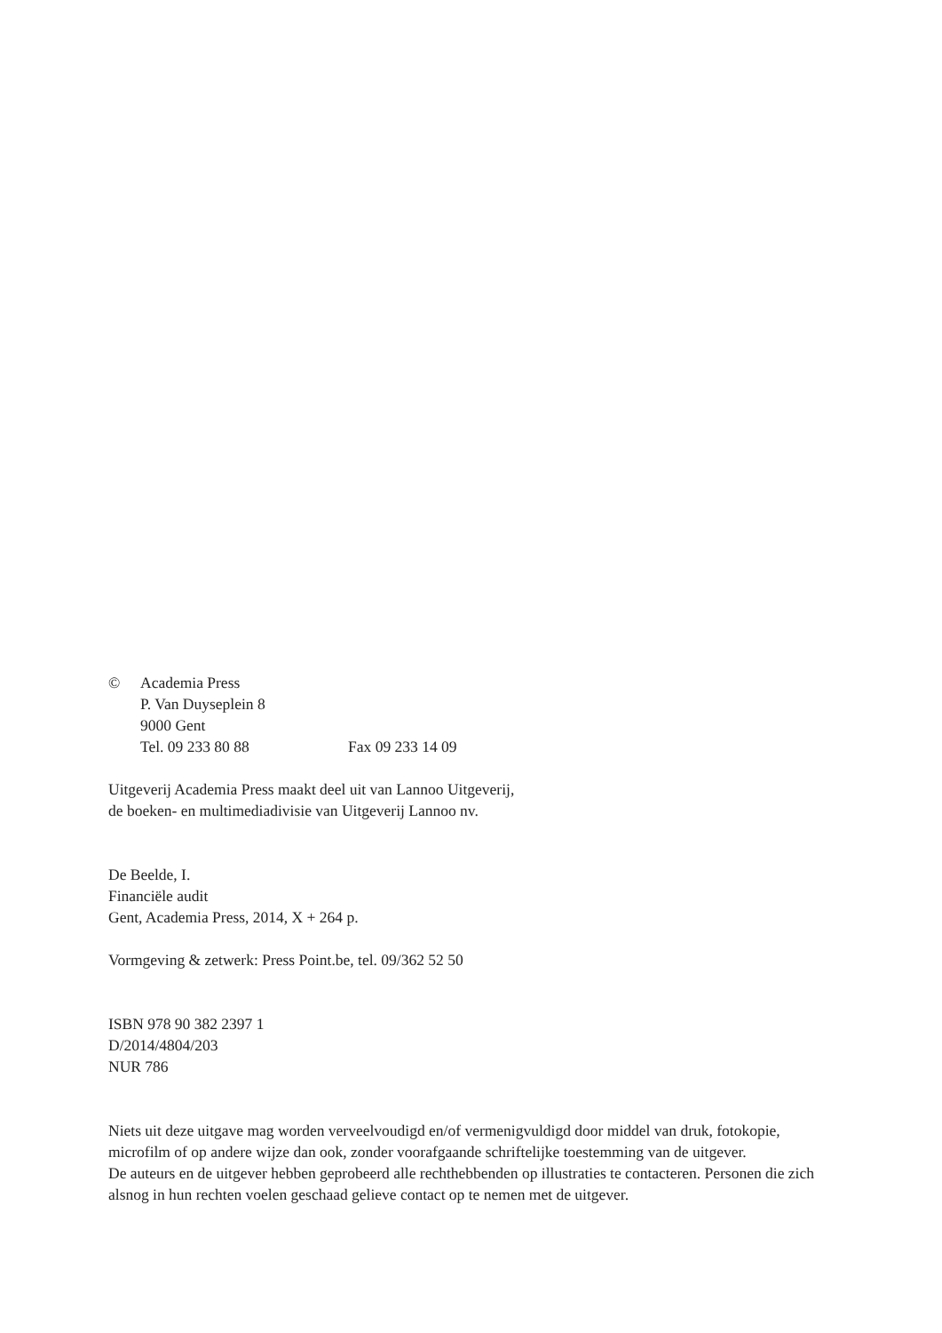© Academia Press
P. Van Duyseplein 8
9000 Gent
Tel. 09 233 80 88 Fax 09 233 14 09
Uitgeverij Academia Press maakt deel uit van Lannoo Uitgeverij,
de boeken- en multimediadivisie van Uitgeverij Lannoo nv.
De Beelde, I.
Financiële audit
Gent, Academia Press, 2014, X + 264 p.
Vormgeving & zetwerk: Press Point.be, tel. 09/362 52 50
ISBN 978 90 382 2397 1
D/2014/4804/203
NUR 786
Niets uit deze uitgave mag worden verveelvoudigd en/of vermenigvuldigd door middel van druk, fotokopie, microfilm of op andere wijze dan ook, zonder voorafgaande schriftelijke toestemming van de uitgever.
De auteurs en de uitgever hebben geprobeerd alle rechthebbenden op illustraties te contacteren. Personen die zich alsnog in hun rechten voelen geschaad gelieve contact op te nemen met de uitgever.